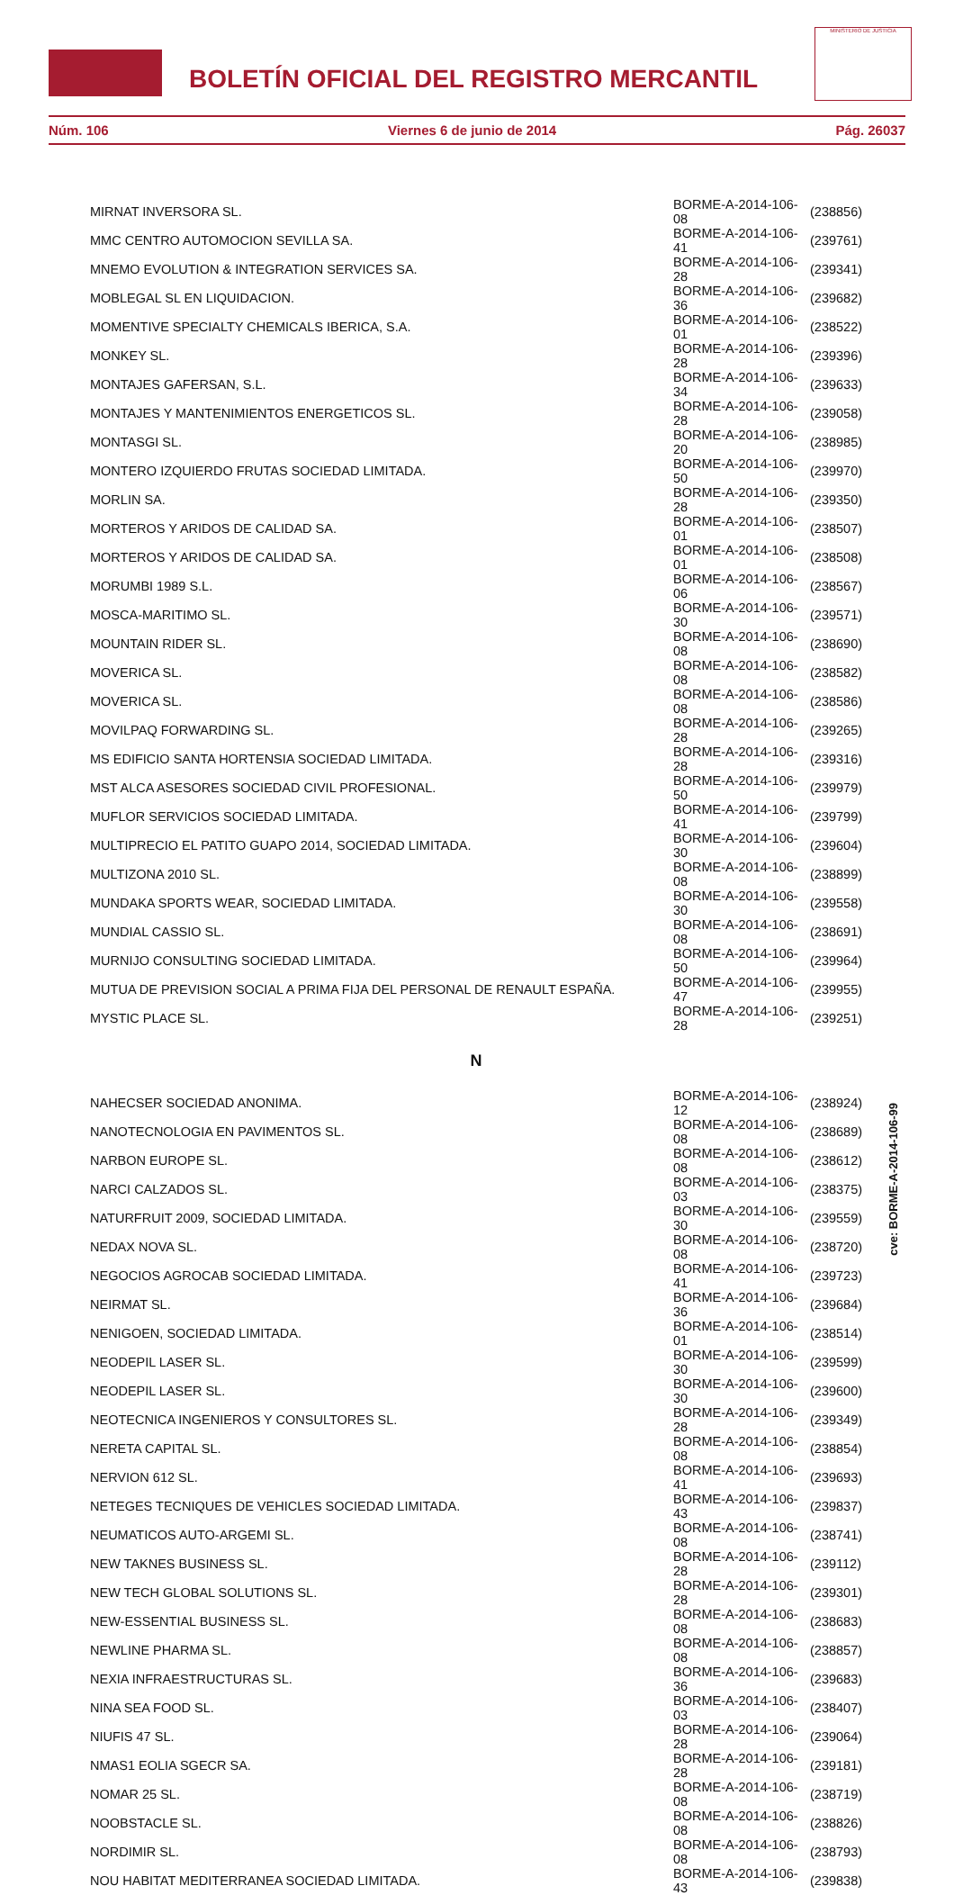BOLETÍN OFICIAL DEL REGISTRO MERCANTIL
MINISTERIO DE JUSTICIA
Núm. 106 Viernes 6 de junio de 2014 Pág. 26037
| MIRNAT INVERSORA SL. | BORME-A-2014-106-08 | (238856) |
| MMC CENTRO AUTOMOCION SEVILLA SA. | BORME-A-2014-106-41 | (239761) |
| MNEMO EVOLUTION & INTEGRATION SERVICES SA. | BORME-A-2014-106-28 | (239341) |
| MOBLEGAL SL EN LIQUIDACION. | BORME-A-2014-106-36 | (239682) |
| MOMENTIVE SPECIALTY CHEMICALS IBERICA, S.A. | BORME-A-2014-106-01 | (238522) |
| MONKEY SL. | BORME-A-2014-106-28 | (239396) |
| MONTAJES GAFERSAN, S.L. | BORME-A-2014-106-34 | (239633) |
| MONTAJES Y MANTENIMIENTOS ENERGETICOS SL. | BORME-A-2014-106-28 | (239058) |
| MONTASGI SL. | BORME-A-2014-106-20 | (238985) |
| MONTERO IZQUIERDO FRUTAS SOCIEDAD LIMITADA. | BORME-A-2014-106-50 | (239970) |
| MORLIN SA. | BORME-A-2014-106-28 | (239350) |
| MORTEROS Y ARIDOS DE CALIDAD SA. | BORME-A-2014-106-01 | (238507) |
| MORTEROS Y ARIDOS DE CALIDAD SA. | BORME-A-2014-106-01 | (238508) |
| MORUMBI 1989 S.L. | BORME-A-2014-106-06 | (238567) |
| MOSCA-MARITIMO SL. | BORME-A-2014-106-30 | (239571) |
| MOUNTAIN RIDER SL. | BORME-A-2014-106-08 | (238690) |
| MOVERICA SL. | BORME-A-2014-106-08 | (238582) |
| MOVERICA SL. | BORME-A-2014-106-08 | (238586) |
| MOVILPAQ FORWARDING SL. | BORME-A-2014-106-28 | (239265) |
| MS EDIFICIO SANTA HORTENSIA SOCIEDAD LIMITADA. | BORME-A-2014-106-28 | (239316) |
| MST ALCA ASESORES SOCIEDAD CIVIL PROFESIONAL. | BORME-A-2014-106-50 | (239979) |
| MUFLOR SERVICIOS SOCIEDAD LIMITADA. | BORME-A-2014-106-41 | (239799) |
| MULTIPRECIO EL PATITO GUAPO 2014, SOCIEDAD LIMITADA. | BORME-A-2014-106-30 | (239604) |
| MULTIZONA 2010 SL. | BORME-A-2014-106-08 | (238899) |
| MUNDAKA SPORTS WEAR, SOCIEDAD LIMITADA. | BORME-A-2014-106-30 | (239558) |
| MUNDIAL CASSIO SL. | BORME-A-2014-106-08 | (238691) |
| MURNIJO CONSULTING SOCIEDAD LIMITADA. | BORME-A-2014-106-50 | (239964) |
| MUTUA DE PREVISION SOCIAL A PRIMA FIJA DEL PERSONAL DE RENAULT ESPAÑA. | BORME-A-2014-106-47 | (239955) |
| MYSTIC PLACE SL. | BORME-A-2014-106-28 | (239251) |
| N | | |
| NAHECSER SOCIEDAD ANONIMA. | BORME-A-2014-106-12 | (238924) |
| NANOTECNOLOGIA EN PAVIMENTOS SL. | BORME-A-2014-106-08 | (238689) |
| NARBON EUROPE SL. | BORME-A-2014-106-08 | (238612) |
| NARCI CALZADOS SL. | BORME-A-2014-106-03 | (238375) |
| NATURFRUIT 2009, SOCIEDAD LIMITADA. | BORME-A-2014-106-30 | (239559) |
| NEDAX NOVA SL. | BORME-A-2014-106-08 | (238720) |
| NEGOCIOS AGROCAB SOCIEDAD LIMITADA. | BORME-A-2014-106-41 | (239723) |
| NEIRMAT SL. | BORME-A-2014-106-36 | (239684) |
| NENIGOEN, SOCIEDAD LIMITADA. | BORME-A-2014-106-01 | (238514) |
| NEODEPIL LASER SL. | BORME-A-2014-106-30 | (239599) |
| NEODEPIL LASER SL. | BORME-A-2014-106-30 | (239600) |
| NEOTECNICA INGENIEROS Y CONSULTORES SL. | BORME-A-2014-106-28 | (239349) |
| NERETA CAPITAL SL. | BORME-A-2014-106-08 | (238854) |
| NERVION 612 SL. | BORME-A-2014-106-41 | (239693) |
| NETEGES TECNIQUES DE VEHICLES SOCIEDAD LIMITADA. | BORME-A-2014-106-43 | (239837) |
| NEUMATICOS AUTO-ARGEMI SL. | BORME-A-2014-106-08 | (238741) |
| NEW TAKNES BUSINESS SL. | BORME-A-2014-106-28 | (239112) |
| NEW TECH GLOBAL SOLUTIONS SL. | BORME-A-2014-106-28 | (239301) |
| NEW-ESSENTIAL BUSINESS SL. | BORME-A-2014-106-08 | (238683) |
| NEWLINE PHARMA SL. | BORME-A-2014-106-08 | (238857) |
| NEXIA INFRAESTRUCTURAS SL. | BORME-A-2014-106-36 | (239683) |
| NINA SEA FOOD SL. | BORME-A-2014-106-03 | (238407) |
| NIUFIS 47 SL. | BORME-A-2014-106-28 | (239064) |
| NMAS1 EOLIA SGECR SA. | BORME-A-2014-106-28 | (239181) |
| NOMAR 25 SL. | BORME-A-2014-106-08 | (238719) |
| NOOBSTACLE SL. | BORME-A-2014-106-08 | (238826) |
| NORDIMIR SL. | BORME-A-2014-106-08 | (238793) |
| NOU HABITAT MEDITERRANEA SOCIEDAD LIMITADA. | BORME-A-2014-106-43 | (239838) |
cve: BORME-A-2014-106-99